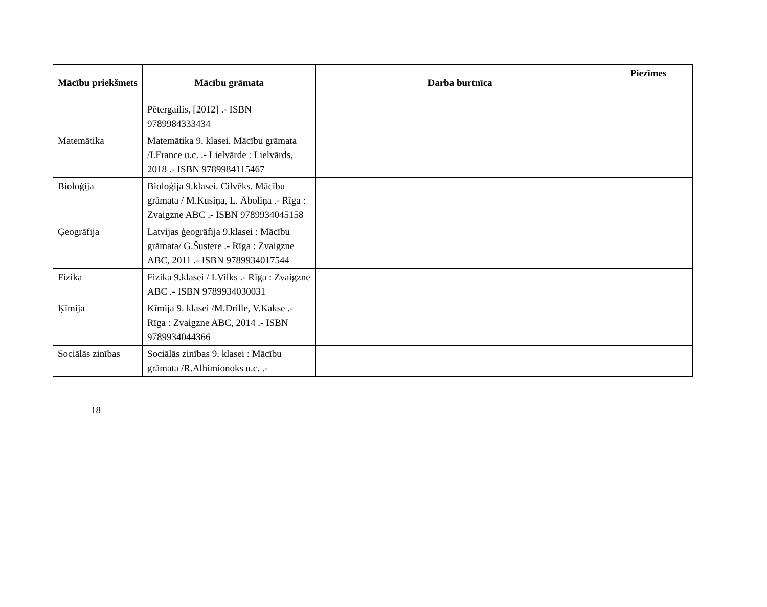| Mācību priekšmets | Mācību grāmata | Darba burtnīca | Piezīmes |
| --- | --- | --- | --- |
| | Pētergailis, [2012] .- ISBN 9789984333434 | | |
| Matemātika | Matemātika 9. klasei. Mācību grāmata /I.France u.c. .- Lielvārde : Lielvārds, 2018 .- ISBN 9789984115467 | | |
| Bioloģija | Bioloģija 9.klasei. Cilvēks. Mācību grāmata / M.Kusiņa, L. Āboliņa .- Rīga : Zvaigzne ABC .- ISBN 9789934045158 | | |
| Ģeogrāfija | Latvijas ģeogrāfija 9.klasei : Mācību grāmata/ G.Šustere .- Rīga : Zvaigzne ABC, 2011 .- ISBN 9789934017544 | | |
| Fizika | Fizika 9.klasei / I.Vilks .- Rīga : Zvaigzne ABC .- ISBN 9789934030031 | | |
| Ķīmija | Ķīmija 9. klasei /M.Drille, V.Kakse .- Rīga : Zvaigzne ABC, 2014 .- ISBN 9789934044366 | | |
| Sociālās zinības | Sociālās zinības 9. klasei : Mācību grāmata /R.Alhimionoks u.c. .- | | |
18